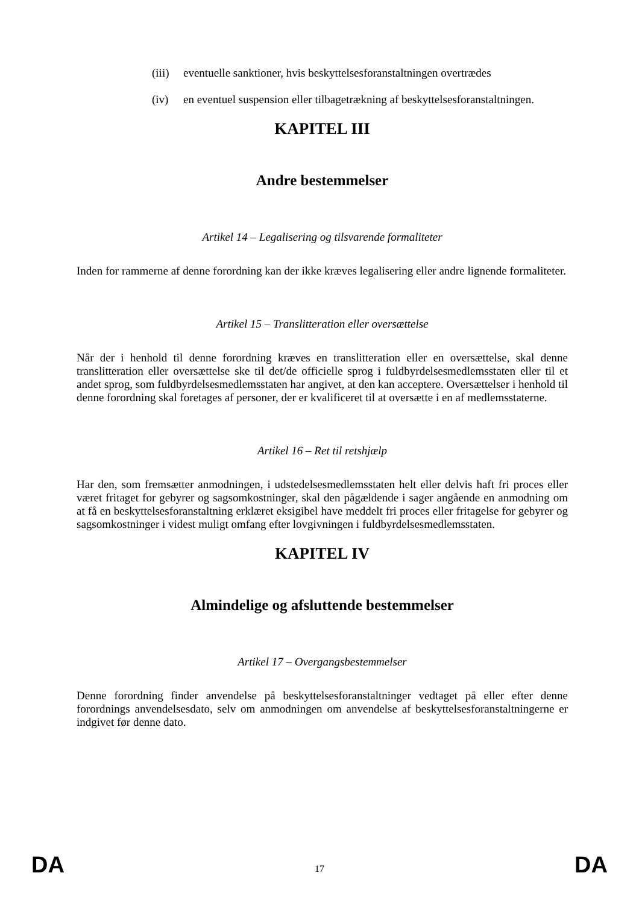(iii) eventuelle sanktioner, hvis beskyttelsesforanstaltningen overtrædes
(iv) en eventuel suspension eller tilbagetrækning af beskyttelsesforanstaltningen.
KAPITEL III
Andre bestemmelser
Artikel 14 – Legalisering og tilsvarende formaliteter
Inden for rammerne af denne forordning kan der ikke kræves legalisering eller andre lignende formaliteter.
Artikel 15 – Translitteration eller oversættelse
Når der i henhold til denne forordning kræves en translitteration eller en oversættelse, skal denne translitteration eller oversættelse ske til det/de officielle sprog i fuldbyrdelsesmedlemsstaten eller til et andet sprog, som fuldbyrdelsesmedlemsstaten har angivet, at den kan acceptere. Oversættelser i henhold til denne forordning skal foretages af personer, der er kvalificeret til at oversætte i en af medlemsstaterne.
Artikel 16 – Ret til retshjælp
Har den, som fremsætter anmodningen, i udstedelsesmedlemsstaten helt eller delvis haft fri proces eller været fritaget for gebyrer og sagsomkostninger, skal den pågældende i sager angående en anmodning om at få en beskyttelsesforanstaltning erklæret eksigibel have meddelt fri proces eller fritagelse for gebyrer og sagsomkostninger i videst muligt omfang efter lovgivningen i fuldbyrdelsesmedlemsstaten.
KAPITEL IV
Almindelige og afsluttende bestemmelser
Artikel 17 – Overgangsbestemmelser
Denne forordning finder anvendelse på beskyttelsesforanstaltninger vedtaget på eller efter denne forordnings anvendelsesdato, selv om anmodningen om anvendelse af beskyttelsesforanstaltningerne er indgivet før denne dato.
DA 17 DA